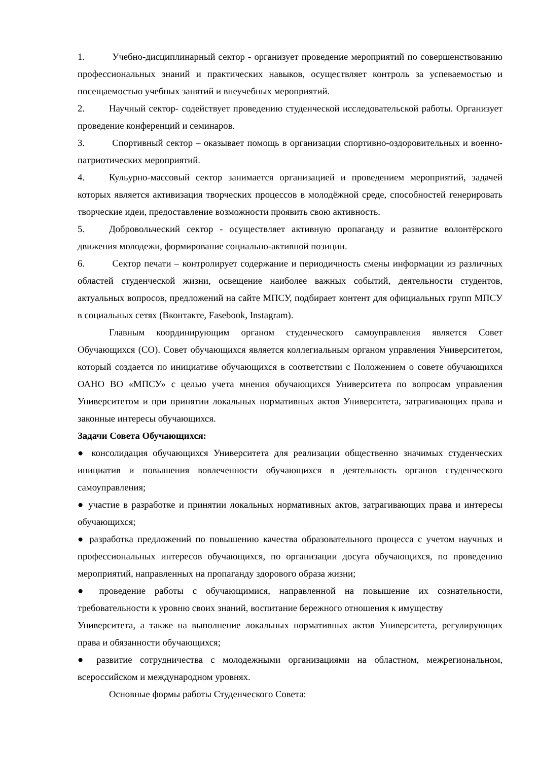1. Учебно-дисциплинарный сектор - организует проведение мероприятий по совершенствованию профессиональных знаний и практических навыков, осуществляет контроль за успеваемостью и посещаемостью учебных занятий и внеучебных мероприятий.
2. Научный сектор- содействует проведению студенческой исследовательской работы. Организует проведение конференций и семинаров.
3. Спортивный сектор – оказывает помощь в организации спортивно-оздоровительных и военно-патриотических мероприятий.
4. Кульурно-массовый сектор занимается организацией и проведением мероприятий, задачей которых является активизация творческих процессов в молодёжной среде, способностей генерировать творческие идеи, предоставление возможности проявить свою активность.
5. Добровольческий сектор - осуществляет активную пропаганду и развитие волонтёрского движения молодежи, формирование социально-активной позиции.
6. Сектор печати – контролирует содержание и периодичность смены информации из различных областей студенческой жизни, освещение наиболее важных событий, деятельности студентов, актуальных вопросов, предложений на сайте МПСУ, подбирает контент для официальных групп МПСУ в социальных сетях (Вконтакте, Fasebook, Instagram).
Главным координирующим органом студенческого самоуправления является Совет Обучающихся (СО). Совет обучающихся является коллегиальным органом управления Университетом, который создается по инициативе обучающихся в соответствии с Положением о совете обучающихся ОАНО ВО «МПСУ» с целью учета мнения обучающихся Университета по вопросам управления Университетом и при принятии локальных нормативных актов Университета, затрагивающих права и законные интересы обучающихся.
Задачи Совета Обучающихся:
● консолидация обучающихся Университета для реализации общественно значимых студенческих инициатив и повышения вовлеченности обучающихся в деятельность органов студенческого самоуправления;
● участие в разработке и принятии локальных нормативных актов, затрагивающих права и интересы обучающихся;
● разработка предложений по повышению качества образовательного процесса с учетом научных и профессиональных интересов обучающихся, по организации досуга обучающихся, по проведению мероприятий, направленных на пропаганду здорового образа жизни;
● проведение работы с обучающимися, направленной на повышение их сознательности, требовательности к уровню своих знаний, воспитание бережного отношения к имуществу
Университета, а также на выполнение локальных нормативных актов Университета, регулирующих права и обязанности обучающихся;
● развитие сотрудничества с молодежными организациями на областном, межрегиональном, всероссийском и международном уровнях.
Основные формы работы Студенческого Совета: